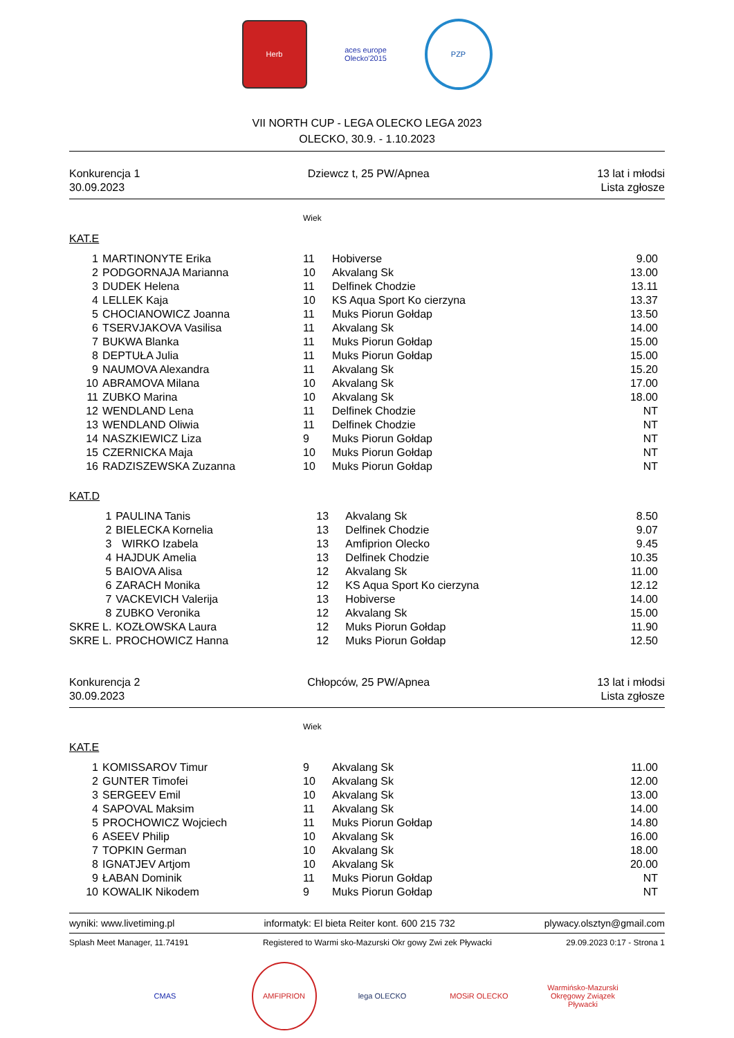Herb
aces europe Olecko'2015
PZP
VII NORTH CUP - LEGA OLECKO LEGA 2023
OLECKO, 30.9. - 1.10.2023
Konkurencja 1
30.09.2023
Dziewcz t, 25 PW/Apnea 13 lat i młodsi
Lista zgłosze
Wiek
KAT.E
| 1 | MARTINONYTE Erika | 11 | Hobiverse | 9.00 |
| 2 | PODGORNAJA Marianna | 10 | Akvalang Sk | 13.00 |
| 3 | DUDEK Helena | 11 | Delfinek Chodzie | 13.11 |
| 4 | LELLEK Kaja | 10 | KS Aqua Sport Ko cierzyna | 13.37 |
| 5 | CHOCIANOWICZ Joanna | 11 | Muks Piorun Gołdap | 13.50 |
| 6 | TSERVJAKOVA Vasilisa | 11 | Akvalang Sk | 14.00 |
| 7 | BUKWA Blanka | 11 | Muks Piorun Gołdap | 15.00 |
| 8 | DEPTUŁA Julia | 11 | Muks Piorun Gołdap | 15.00 |
| 9 | NAUMOVA Alexandra | 11 | Akvalang Sk | 15.20 |
| 10 | ABRAMOVA Milana | 10 | Akvalang Sk | 17.00 |
| 11 | ZUBKO Marina | 10 | Akvalang Sk | 18.00 |
| 12 | WENDLAND Lena | 11 | Delfinek Chodzie | NT |
| 13 | WENDLAND Oliwia | 11 | Delfinek Chodzie | NT |
| 14 | NASZKIEWICZ Liza | 9 | Muks Piorun Gołdap | NT |
| 15 | CZERNICKA Maja | 10 | Muks Piorun Gołdap | NT |
| 16 | RADZISZEWSKA Zuzanna | 10 | Muks Piorun Gołdap | NT |
KAT.D
| 1 | PAULINA Tanis | 13 | Akvalang Sk | 8.50 |
| 2 | BIELECKA Kornelia | 13 | Delfinek Chodzie | 9.07 |
| 3 | WIRKO Izabela | 13 | Amfiprion Olecko | 9.45 |
| 4 | HAJDUK Amelia | 13 | Delfinek Chodzie | 10.35 |
| 5 | BAIOVA Alisa | 12 | Akvalang Sk | 11.00 |
| 6 | ZARACH Monika | 12 | KS Aqua Sport Ko cierzyna | 12.12 |
| 7 | VACKEVICH Valerija | 13 | Hobiverse | 14.00 |
| 8 | ZUBKO Veronika | 12 | Akvalang Sk | 15.00 |
| SKRE L. | KOZŁOWSKA Laura | 12 | Muks Piorun Gołdap | 11.90 |
| SKRE L. | PROCHOWICZ Hanna | 12 | Muks Piorun Gołdap | 12.50 |
Konkurencja 2
30.09.2023
Chłopców, 25 PW/Apnea 13 lat i młodsi
Lista zgłosze
Wiek
KAT.E
| 1 | KOMISSAROV Timur | 9 | Akvalang Sk | 11.00 |
| 2 | GUNTER Timofei | 10 | Akvalang Sk | 12.00 |
| 3 | SERGEEV Emil | 10 | Akvalang Sk | 13.00 |
| 4 | SAPOVAL Maksim | 11 | Akvalang Sk | 14.00 |
| 5 | PROCHOWICZ Wojciech | 11 | Muks Piorun Gołdap | 14.80 |
| 6 | ASEEV Philip | 10 | Akvalang Sk | 16.00 |
| 7 | TOPKIN German | 10 | Akvalang Sk | 18.00 |
| 8 | IGNATJEV Artjom | 10 | Akvalang Sk | 20.00 |
| 9 | ŁABAN Dominik | 11 | Muks Piorun Gołdap | NT |
| 10 | KOWALIK Nikodem | 9 | Muks Piorun Gołdap | NT |
wyniki: www.livetiming.pl informatyk: El bieta Reiter kont. 600 215 732 plywacy.olsztyn@gmail.com
Splash Meet Manager, 11.74191 Registered to Warmi sko-Mazurski Okr gowy Zwi zek Pływacki 29.09.2023 0:17 - Strona 1
CMAS AMFIPRION lega OLECKO MOSiR OLECKO
Warmińsko-Mazurski Okręgowy Związek Pływacki